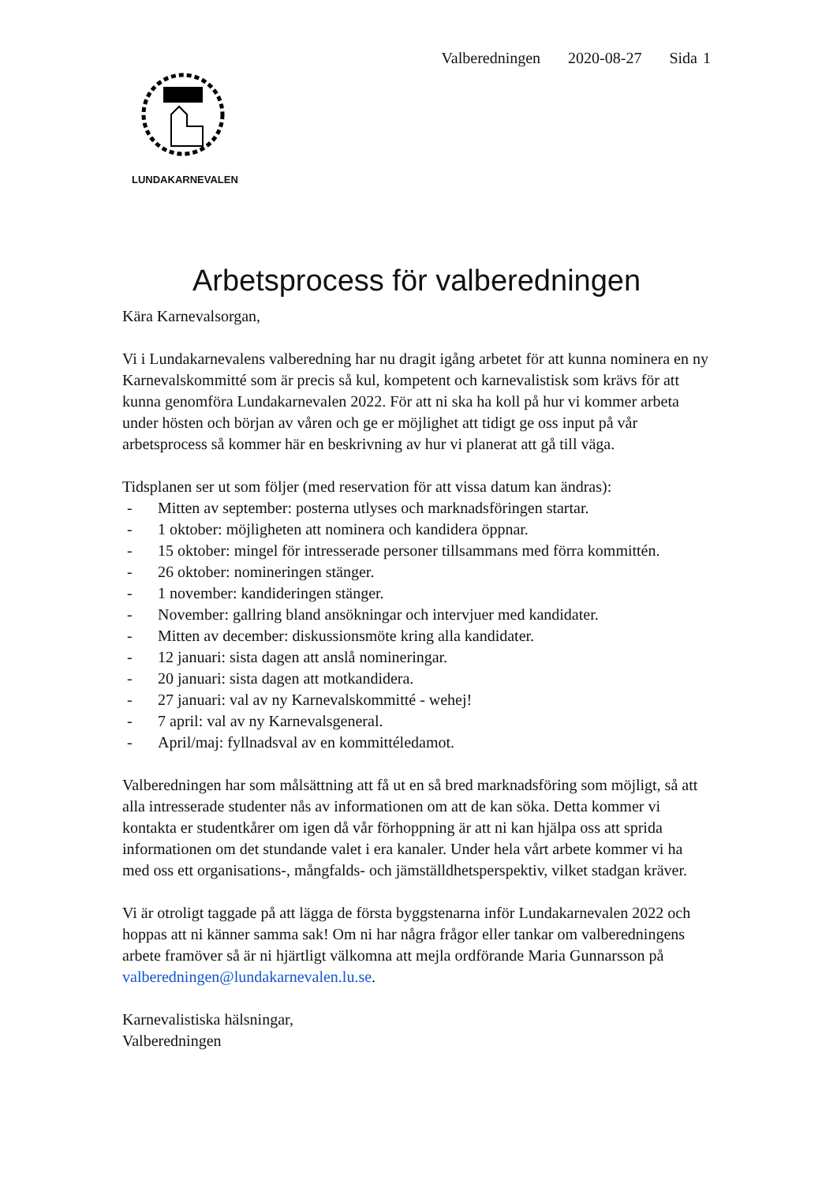LUNDAKARNEVALEN
Valberedningen 2020-08-27 Sida 1
Arbetsprocess för valberedningen
Kära Karnevalsorgan,
Vi i Lundakarnevalens valberedning har nu dragit igång arbetet för att kunna nominera en ny Karnevalskommitté som är precis så kul, kompetent och karnevalistisk som krävs för att kunna genomföra Lundakarnevalen 2022. För att ni ska ha koll på hur vi kommer arbeta under hösten och början av våren och ge er möjlighet att tidigt ge oss input på vår arbetsprocess så kommer här en beskrivning av hur vi planerat att gå till väga.
Tidsplanen ser ut som följer (med reservation för att vissa datum kan ändras):
- Mitten av september: posterna utlyses och marknadsföringen startar.
- 1 oktober: möjligheten att nominera och kandidera öppnar.
- 15 oktober: mingel för intresserade personer tillsammans med förra kommittén.
- 26 oktober: nomineringen stänger.
- 1 november: kandideringen stänger.
- November: gallring bland ansökningar och intervjuer med kandidater.
- Mitten av december: diskussionsmöte kring alla kandidater.
- 12 januari: sista dagen att anslå nomineringar.
- 20 januari: sista dagen att motkandidera.
- 27 januari: val av ny Karnevalskommitté - wehej!
- 7 april: val av ny Karnevalsgeneral.
- April/maj: fyllnadsval av en kommittéledamot.
Valberedningen har som målsättning att få ut en så bred marknadsföring som möjligt, så att alla intresserade studenter nås av informationen om att de kan söka. Detta kommer vi kontakta er studentkårer om igen då vår förhoppning är att ni kan hjälpa oss att sprida informationen om det stundande valet i era kanaler. Under hela vårt arbete kommer vi ha med oss ett organisations-, mångfalds- och jämställdhetsperspektiv, vilket stadgan kräver.
Vi är otroligt taggade på att lägga de första byggstenarna inför Lundakarnevalen 2022 och hoppas att ni känner samma sak! Om ni har några frågor eller tankar om valberedningens arbete framöver så är ni hjärtligt välkomna att mejla ordförande Maria Gunnarsson på valberedningen@lundakarnevalen.lu.se.
Karnevalistiska hälsningar,
Valberedningen